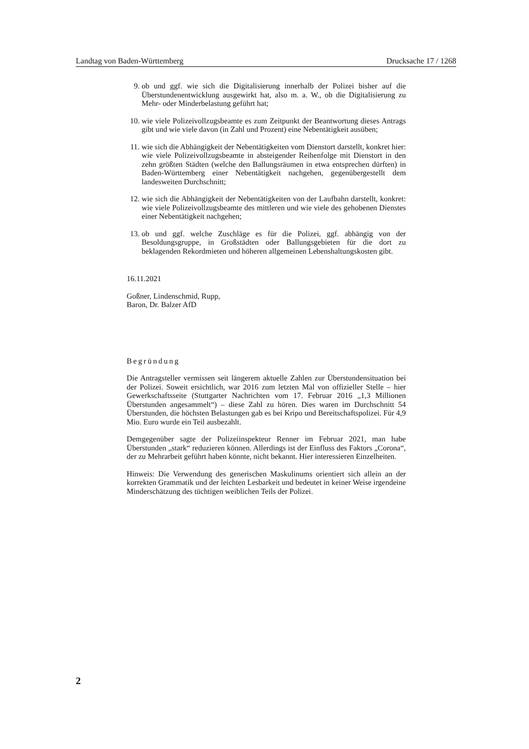Landtag von Baden-Württemberg Drucksache 17 / 1268
9. ob und ggf. wie sich die Digitalisierung innerhalb der Polizei bisher auf die Überstundenentwicklung ausgewirkt hat, also m. a. W., ob die Digitalisierung zu Mehr- oder Minderbelastung geführt hat;
10. wie viele Polizeivollzugsbeamte es zum Zeitpunkt der Beantwortung dieses Antrags gibt und wie viele davon (in Zahl und Prozent) eine Nebentätigkeit ausüben;
11. wie sich die Abhängigkeit der Nebentätigkeiten vom Dienstort darstellt, konkret hier: wie viele Polizeivollzugsbeamte in absteigender Reihenfolge mit Dienstort in den zehn größten Städten (welche den Ballungsräumen in etwa entsprechen dürften) in Baden-Württemberg einer Nebentätigkeit nachgehen, gegenübergestellt dem landesweiten Durchschnitt;
12. wie sich die Abhängigkeit der Nebentätigkeiten von der Laufbahn darstellt, konkret: wie viele Polizeivollzugsbeamte des mittleren und wie viele des gehobenen Dienstes einer Nebentätigkeit nachgehen;
13. ob und ggf. welche Zuschläge es für die Polizei, ggf. abhängig von der Besoldungsgruppe, in Großstädten oder Ballungsgebieten für die dort zu beklagenden Rekordmieten und höheren allgemeinen Lebenshaltungskosten gibt.
16.11.2021
Goßner, Lindenschmid, Rupp,
Baron, Dr. Balzer AfD
Begründung
Die Antragsteller vermissen seit längerem aktuelle Zahlen zur Überstundensituation bei der Polizei. Soweit ersichtlich, war 2016 zum letzten Mal von offizieller Stelle – hier Gewerkschaftsseite (Stuttgarter Nachrichten vom 17. Februar 2016 „1,3 Millionen Überstunden angesammelt“) – diese Zahl zu hören. Dies waren im Durchschnitt 54 Überstunden, die höchsten Belastungen gab es bei Kripo und Bereitschaftspolizei. Für 4,9 Mio. Euro wurde ein Teil ausbezahlt.
Demgegenüber sagte der Polizeiinspekteur Renner im Februar 2021, man habe Überstunden „stark“ reduzieren können. Allerdings ist der Einfluss des Faktors „Corona“, der zu Mehrarbeit geführt haben könnte, nicht bekannt. Hier interessieren Einzelheiten.
Hinweis: Die Verwendung des generischen Maskulinums orientiert sich allein an der korrekten Grammatik und der leichten Lesbarkeit und bedeutet in keiner Weise irgendeine Minderschätzung des tüchtigen weiblichen Teils der Polizei.
2